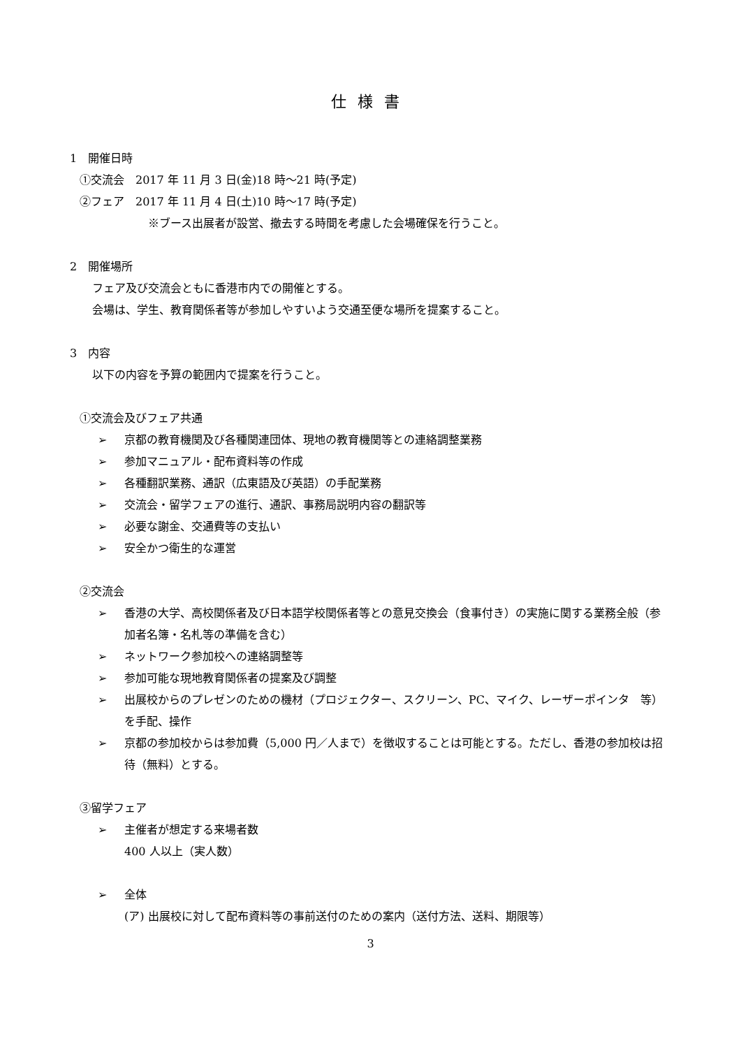仕様書
1　開催日時
①交流会　2017 年 11 月 3 日(金)18 時～21 時(予定)
②フェア　2017 年 11 月 4 日(土)10 時～17 時(予定)
※ブース出展者が設営、撤去する時間を考慮した会場確保を行うこと。
2　開催場所
フェア及び交流会ともに香港市内での開催とする。
会場は、学生、教育関係者等が参加しやすいよう交通至便な場所を提案すること。
3　内容
以下の内容を予算の範囲内で提案を行うこと。
①交流会及びフェア共通
➢ 京都の教育機関及び各種関連団体、現地の教育機関等との連絡調整業務
➢ 参加マニュアル・配布資料等の作成
➢ 各種翻訳業務、通訳（広東語及び英語）の手配業務
➢ 交流会・留学フェアの進行、通訳、事務局説明内容の翻訳等
➢ 必要な謝金、交通費等の支払い
➢ 安全かつ衛生的な運営
②交流会
➢ 香港の大学、高校関係者及び日本語学校関係者等との意見交換会（食事付き）の実施に関する業務全般（参加者名簿・名札等の準備を含む）
➢ ネットワーク参加校への連絡調整等
➢ 参加可能な現地教育関係者の提案及び調整
➢ 出展校からのプレゼンのための機材（プロジェクター、スクリーン、PC、マイク、レーザーポインタ　等）を手配、操作
➢ 京都の参加校からは参加費（5,000 円／人まで）を徴収することは可能とする。ただし、香港の参加校は招待（無料）とする。
③留学フェア
➢ 主催者が想定する来場者数
400 人以上（実人数）
➢ 全体
(ア) 出展校に対して配布資料等の事前送付のための案内（送付方法、送料、期限等）
3